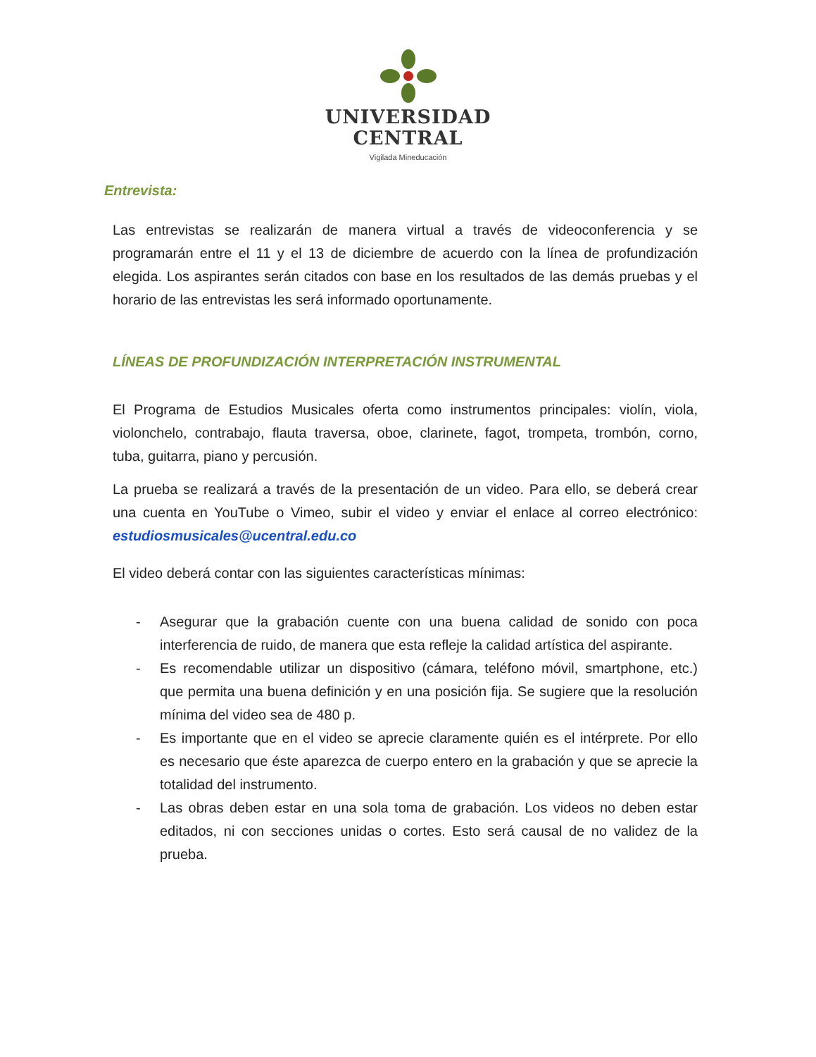UNIVERSIDAD
CENTRAL
Vigilada Mineducación
Entrevista:
Las entrevistas se realizarán de manera virtual a través de videoconferencia y se programarán entre el 11 y el 13 de diciembre de acuerdo con la línea de profundización elegida. Los aspirantes serán citados con base en los resultados de las demás pruebas y el horario de las entrevistas les será informado oportunamente.
LÍNEAS DE PROFUNDIZACIÓN INTERPRETACIÓN INSTRUMENTAL
El Programa de Estudios Musicales oferta como instrumentos principales: violín, viola, violonchelo, contrabajo, flauta traversa, oboe, clarinete, fagot, trompeta, trombón, corno, tuba, guitarra, piano y percusión.
La prueba se realizará a través de la presentación de un video. Para ello, se deberá crear una cuenta en YouTube o Vimeo, subir el video y enviar el enlace al correo electrónico: estudiosmusicales@ucentral.edu.co
El video deberá contar con las siguientes características mínimas:
- Asegurar que la grabación cuente con una buena calidad de sonido con poca interferencia de ruido, de manera que esta refleje la calidad artística del aspirante.
- Es recomendable utilizar un dispositivo (cámara, teléfono móvil, smartphone, etc.) que permita una buena definición y en una posición fija. Se sugiere que la resolución mínima del video sea de 480 p.
- Es importante que en el video se aprecie claramente quién es el intérprete. Por ello es necesario que éste aparezca de cuerpo entero en la grabación y que se aprecie la totalidad del instrumento.
- Las obras deben estar en una sola toma de grabación. Los videos no deben estar editados, ni con secciones unidas o cortes. Esto será causal de no validez de la prueba.